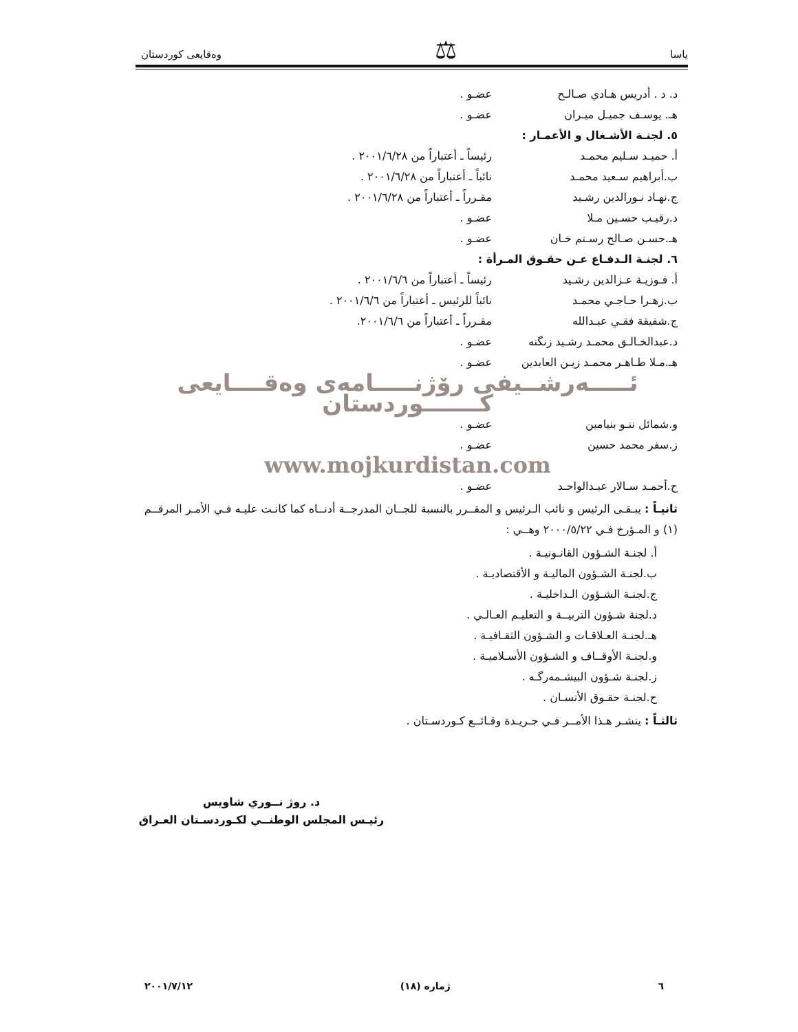یاسا ⚖ وەقایعی كوردستان
د. د . أدريس هـادي صـالـح عضـو .
هـ. يوسـف جميـل ميـران عضـو .
٥. لجنـة الأشـغال و الأعمـار :
أ. حميـد سـليم محمـد رئيساً ـ أعتباراً من ٢٠٠١/٦/٢٨ .
ب.أبراهيم سـعيد محمـد نائباً ـ أعتباراً من ٢٠٠١/٦/٢٨ .
ج.نهـاد نـورالدين رشـيد مقـرراً ـ أعتباراً من ٢٠٠١/٦/٢٨ .
د.رقيـب حسـين مـلا عضـو .
هـ.حسـن صـالح رسـتم خـان عضـو .
٦. لجنـة الـدفـاع عـن حقـوق المـرأة :
أ. فـوزيـة عـزالدين رشـيد رئيساً ـ أعتباراً من ٢٠٠١/٦/٦ .
ب.زهـرا حـاجـي محمـد نائباً للرئيس ـ أعتباراً من ٢٠٠١/٦/٦ .
ج.شفيقة فقـي عبـدالله مقـرراً ـ أعتباراً من ٢٠٠١/٦/٦.
د.عبدالخـالـق محمـد رشـيد زنگنه عضـو .
هـ.مـلا طـاهـر محمـد زيـن العابدين عضـو .
ئـــــەرشــيفی رۆژنـــــامەی وەقــــايعی كـــــــوردستان
و.شمائل ننـو بنيامين عضـو .
ز.سفر محمد حسين عضـو .
www.mojkurdistan.com
ح.أحمـد سـالار عبـدالواحـد عضـو .
ثانيـاً : يبـقـى الرئيس و نائب الـرئيس و المقــرر بالنسبة للجــان المدرجــة أدنــاه كما كانـت عليـه فـي الأمـر المرقــم (١) و المـؤرخ فـي ٢٠٠٠/٥/٢٢ وهــي :
أ. لجنـة الشـؤون القانـونيـة .
ب.لجنـة الشـؤون الماليـة و الأقتصاديـة .
ج.لجنـة الشـؤون الـداخليـة .
د.لجنة شـؤون التربيــة و التعليـم العـالـي .
هـ.لجنـة العـلاقـات و الشـؤون الثقـافيـة .
و.لجنـة الأوقــاف و الشـؤون الأسـلاميـة .
ز.لجنـة شـؤون البيشـمەرگـە .
ح.لجنـة حقـوق الأنسـان .
ثالثـاً : ينشـر هـذا الأمــر فـي جـريـدة وقـائــع كـوردسـتان .
د. روژ نــوري شاويس
رئيـس المجلس الوطنــي لكـوردسـتان العـراق
٦ ژمارە (١٨) ٢٠٠١/٧/١٢